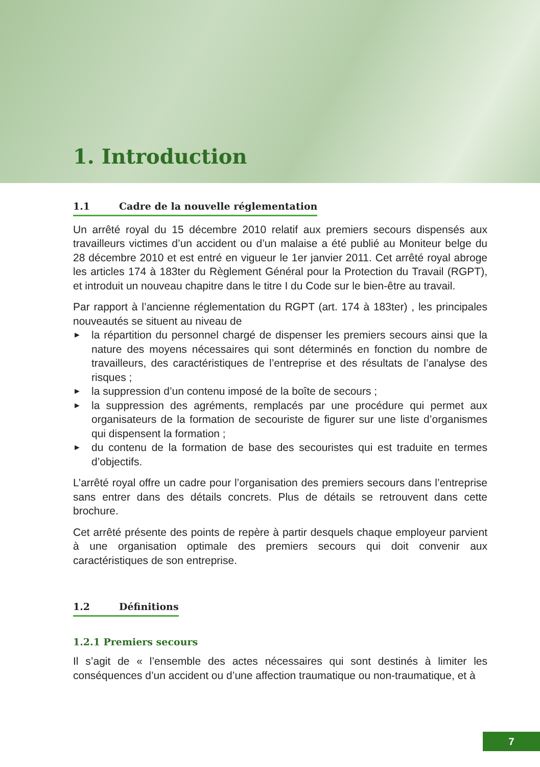1. Introduction
1.1 Cadre de la nouvelle réglementation
Un arrêté royal du 15 décembre 2010 relatif aux premiers secours dispensés aux travailleurs victimes d’un accident ou d’un malaise a été publié au Moniteur belge du 28 décembre 2010 et est entré en vigueur le 1er janvier 2011. Cet arrêté royal abroge les articles 174 à 183ter du Règlement Général pour la Protection du Travail (RGPT), et introduit un nouveau chapitre dans le titre I du Code sur le bien-être au travail.
Par rapport à l’ancienne réglementation du RGPT (art. 174 à 183ter) , les principales nouveautés se situent au niveau de
► la répartition du personnel chargé de dispenser les premiers secours ainsi que la nature des moyens nécessaires qui sont déterminés en fonction du nombre de travailleurs, des caractéristiques de l’entreprise et des résultats de l’analyse des risques ;
► la suppression d’un contenu imposé de la boîte de secours ;
► la suppression des agréments, remplacés par une procédure qui permet aux organisateurs de la formation de secouriste de figurer sur une liste d’organismes qui dispensent la formation ;
► du contenu de la formation de base des secouristes qui est traduite en termes d’objectifs.
L’arrêté royal offre un cadre pour l’organisation des premiers secours dans l’entreprise sans entrer dans des détails concrets. Plus de détails se retrouvent dans cette brochure.
Cet arrêté présente des points de repère à partir desquels chaque employeur parvient à une organisation optimale des premiers secours qui doit convenir aux caractéristiques de son entreprise.
1.2 Définitions
1.2.1 Premiers secours
Il s’agit de « l’ensemble des actes nécessaires qui sont destinés à limiter les conséquences d’un accident ou d’une affection traumatique ou non-traumatique, et à
7